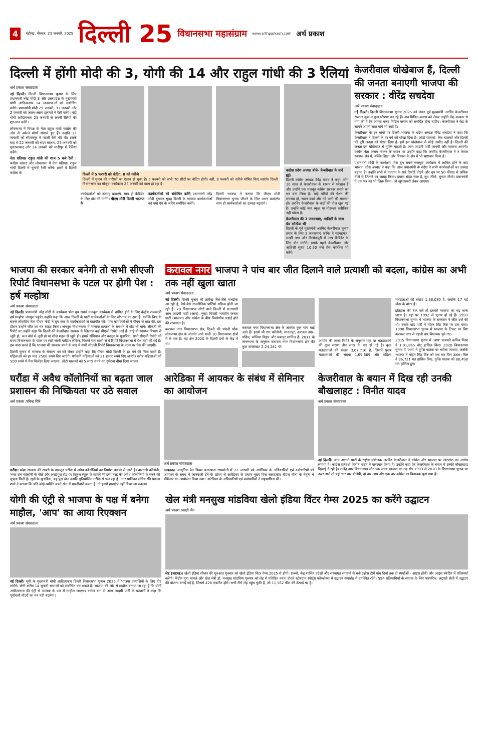4 चंडीगढ़, वीरवार, 23 जनवरी, 2025 दिल्ली 25 विधानसभा महासंग्राम www.arthparkash.com अर्थ प्रकाश
दिल्ली में होंगी मोदी की 3, योगी की 14 और राहुल गांधी की 3 रैलियां
अर्थ प्रकाश संवाददाता
नई दिल्ली। दिल्ली विधानसभा चुनाव के लिए प्रधानमंत्री नरेंद्र मोदी 3 और उत्तरप्रदेश के मुख्यमंत्री योगी आदित्यनाथ 14 जनसभाओं को संबोधित करेंगे। प्रधानमंत्री मोदी 29 जनवरी, 31 जनवरी और 2 फरवरी को अलग-अलग इलाकों में रैली करेंगे। वहीं योगी आदित्यनाथ 23 जनवरी से अपनी रैलियों की शुरुआत करेंगे।
लोकसभा में विपक्ष के नेता राहुल गांधी कांग्रेस की ओर से अकेले मोर्चा संभाले हुए हैं। उन्होंने 12 जनवरी को सीलमपुर में पहली रैली की थी। इसके बाद वे 22 जनवरी को सदर बाजार, 23 जनवरी को मुस्तफाबाद और 24 जनवरी को मादीपुर में रैलियां करेंगे।
नेता प्रतिपक्ष राहुल गांधी की शाम 5 बजे रैली : कांग्रेस सांसद और लोकसभा में नेता प्रतिपक्ष राहुल गांधी दिल्ली में चुनावी रैली करेंगे। इसमें वे दिल्ली कांग्रेस के
दिल्ली में 5 फरवरी को वोटिंग, 8 को नतीजे
दिल्ली में चुनाव की तारीखों का ऐलान हो चुका है। 5 फरवरी को सभी 70 सीटों पर वोटिंग होगी। वहीं, 8 फरवरी को नतीजे घोषित किए जाएंगे। दिल्ली विधानसभा का मौजूदा कार्यकाल 23 फरवरी को खत्म हो रहा है।
कार्यकर्ताओं को उत्साह बढ़ाएंगे, साथ ही कैंडिडेट के लिए वोट भी मांगेंगे। पीएम मोदी दिल्ली भाजपा के
कार्यकर्ताओं को संबोधित करेंगे प्रधानमंत्री नरेंद्र मोदी बुधवार सुबह दिल्ली के भाजपा कार्यकर्ताओं को नमो ऐप के जरिए संबोधित करेंगे।
दिल्ली भाजपा ने बताया कि पीएम मोदी विधानसभा चुनाव जीतने के लिए प्लान बताएंगे। साथ ही कार्यकर्ताओं का उत्साह बढ़ाएंगे।
कांग्रेस प्रदेश अध्यक्ष बोले- केजरीवाल के वादे झूठे
दिल्ली कांग्रेस अध्यक्ष देवेंद्र यादव ने कहा- लोग 10 साल से केजरीवाल के शासन से परेशान हैं और उन्होंने एक मजबूत कांग्रेस सरकार बनाने का मन बना लिया है। चाहे गरीबों की पेंशन की समस्या हो, राशन कार्ड और गंदे पानी की समस्या हो। अरविंद केजरीवाल के वादों की पोल खुल गई है। उन्होंने कोई नया स्कूल या मोहल्ला क्लीनिक नहीं खोला है।
केजरीवाल की 3 जनसभाएं, आतिशी के साथ प्रेस कॉन्फ्रेंस भी
दिल्ली के पूर्व मुख्यमंत्री अरविंद केजरीवाल चुनाव प्रचार के लिए 3 जनसभाएं करेंगे। वे पटपड़गंज, लक्ष्मी नगर और त्रिलोकपुरी में आप कैंडिडेट के लिए वोट मांगेंगे। इसके पहले केजरीवाल और आतिशी सुबह 10.30 बजे प्रेस कॉन्फ्रेंस भी करेंगे।
केजरीवाल धोखेबाज हैं, दिल्ली की जनता बनाएगी भाजपा की सरकार : वीरेंद्र सचदेवा
अर्थ प्रकाश संवाददाता
नई दिल्ली। दिल्ली विधानसभा चुनाव 2025 को लेकर पूर्व मुख्यमंत्री अरविंद केजरीवाल रोजाना कुछ न कुछ घोषणा कर रहे हैं। अब मिडिल क्लास को लेकर उन्होंने केंद्र सरकार से मांग की है कि अगला बजट मिडिल क्लास को समर्पित होना चाहिए। केजरीवाल ने केंद्र के सामने अपनी सात मांगें भी रखी हैं।
केजरीवाल के इन मांगों पर दिल्ली भाजपा के प्रदेश अध्यक्ष वीरेंद्र सचदेवा ने कहा कि केजरीवाल ने दिल्ली के हर वर्ग को धोखा दिया है। ऑटो चालकों, कैब चालकों और दिल्ली की पूरी जनता को धोखा दिया है। हमें इस धोखेबाज से कोई उम्मीद नहीं है। दिल्ली की जनता इस धोखेबाज से मुक्ति चाहती है। आम आदमी पार्टी जाएगी और भाजपा आएगी। कांग्रेस नेता अजय माकन के बयान पर उन्होंने कहा कि अरविंद केजरीवाल ने न केवल स्वास्थ्य क्षेत्र में, बल्कि शिक्षा और विकास के क्षेत्र में भी भ्रष्टाचार किया है।
प्रधानमंत्री मोदी के कार्यक्रम 'मेरा बूथ सबसे मजबूत' कार्यक्रम में शामिल होने के बाद भाजपा प्रदेश अध्यक्ष ने कहा कि आज प्रधानमंत्री के संदेश ने सभी कार्यकर्ताओं का उत्साह बढ़ाया है। उन्होंने सभी से मतदान के सारे रिकॉर्ड तोड़ने और बूथ पर 50 फीसद से अधिक वोटों से जिताने का आग्रह किया। हमारा संदेश स्पष्ट है, बूथ जीतो, चुनाव जीतो। प्रधानमंत्री ने एक पत्र का भी जिक्र किया, जो खुशखबरी लेकर आएगा।
भाजपा की सरकार बनेगी तो सभी सीएजी रिपोर्ट विधानसभा के पटल पर होगी पेश : हर्ष मल्होत्रा
अर्थ प्रकाश संवाददाता
नई दिल्ली। प्रधानमंत्री नरेंद्र मोदी के कार्यक्रम 'मेरा बूथ सबसे मजबूत' कार्यक्रम में शामिल होने के लिए केंद्रीय राज्यमंत्री हर्ष मल्होत्रा जंगपुरा पहुंचे। उन्होंने कहा कि आज दिल्ली के पार्टी कार्यकर्ताओं के लिए सौभाग्य का क्षण है, क्योंकि विश्व के सबसे लोकप्रिय नेता पीएम मोदी ने बूथ स्तर के कार्यकर्ताओं से बातचीत की। पांच कार्यकर्ताओं ने पीएम से बात की, इस दौरान उन्होंने जीत का मंत्र साझा किया। जंगपुरा विधानसभा में भाजपा प्रत्याशी के समर्थन में वोट भी मांगे। सीएजी की रिपोर्ट पर उन्होंने कहा कि दिल्ली की केजरीवाल सरकार के खिलाफ कई सीएजी रिपोर्ट आई हैं। चाहे वो स्वास्थ्य विभाग से जुड़ी हो, जल बोर्ड से जुड़ी हो या शीश महल से जुड़ी हो। हमारे संविधान और कानून के मुताबिक, सभी सीएजी रिपोर्ट को राज्य विधानसभा के पटल पर रखी जानी चाहिए। लेकिन, पिछले चार सालों से ये रिपोर्ट विधानसभा में पेश नहीं की गई हैं। हम वादा करते हैं कि भाजपा की सरकार बनने के बाद ये सभी सीएजी रिपोर्ट विधानसभा के पटल पर पेश की जाएगी।
दिल्ली चुनाव में भाजपा के संकल्प पत्र को लेकर उन्होंने कहा कि पीएम मोदी दिल्ली के हर वर्ग की चिंता करते हैं। महिलाओं को हर माह 2500 रुपये दिए जाएंगे। गर्भवती महिलाओं को 21 हजार रुपये दिए जाएंगे। गरीब महिलाओं को 500 रुपये में गैस सिलेंडर दिया जाएगा। ऑटो चालकों को 5 लाख रुपये का दुर्घटना बीमा दिया जाएगा।
करावल नगर भाजपा ने पांच बार जीत दिलाने वाले प्रत्याशी को बदला, कांग्रेस का अभी तक नहीं खुला खाता
अर्थ प्रकाश संवाददाता
नई दिल्ली। दिल्ली चुनाव की तारीख जैसे-जैसे नजदीक आ रही है, वैसे-वैसे राजनीतिक पार्टियां सक्रिय होती जा रही हैं। 70 विधानसभा सीटों वाले दिल्ली में सत्ताधारी आम आदमी पार्टी (आप), मुख्य विपक्षी भारतीय जनता पार्टी (भाजपा) और कांग्रेस के बीच त्रिकोणीय लड़ाई होने की संभावना है।
करावल नगर विधानसभा क्षेत्र, दिल्ली की चांदनी चौक लोकसभा क्षेत्र के अंतर्गत आने वाली 10 विधानसभा क्षेत्रों में से एक है। यह क्षेत्र 2020 के दिल्ली दंगों के केंद्र में था।
करावल नगर विधानसभा क्षेत्र के अंतर्गत कुल पांच वार्ड आते हैं। इसमें श्री राम कॉलोनी, सादतपुर, करावल नगर-पश्चिम, सोनिया विहार और सबापुर शामिल हैं। 2011 के जनगणना के अनुसार करावल नगर विधानसभा क्षेत्र की कुल जनसंख्या 2,24,281 थी।
आयोग की ताजा रिपोर्ट के अनुसार यहां पर मतदाताओं की कुल संख्या तीन लाख के पार हो गई है। कुल मतदाताओं की संख्या 3,07,716 है, जिसमें पुरुष मतदाताओं की संख्या 1,69,669 और महिला मतदाताओं की संख्या 1,38,030 है, जबकि 17 थर्ड जेंडर के वोटर हैं।
इतिहास की बात करें तो इसको भाजपा का गढ़ माना जाता है। यहां पर 1992 से चुनाव हो रहे हैं। 1993 विधानसभा चुनाव में भाजपा के रामपाल ने जीत दर्ज की थी। उसके बाद पार्टी ने मोहन सिंह बिष्ट पर दांव चला। 1998 विधानसभा चुनाव में भाजपा के टिकट पर बिष्ट करावल नगर से पहली बार विधायक चुने गए।
2015 विधानसभा चुनाव में 'आप' प्रत्याशी कपिल मिश्रा ने 1,01,865 वोट हासिल किए। 2020 विधानसभा चुनाव में 'आप' ने दुर्गेश पाठक पर भरोसा जताया, जबकि भाजपा ने मोहन सिंह बिष्ट को एक बार फिर उतारा। बिष्ट ने 96,721 मत हासिल किए, दुर्गेश पाठक को 88,498 मत हासिल हुए।
घरौंडा में अवैध कॉलोनियों का बढ़ता जाल प्रशासन की निष्क्रियता पर उठे सवाल
अर्थ प्रकाश /रविन्द्र गिरि
घरौंडा। प्रदेश सरकार की सख्ती के बावजूद घरौंडा में अवैध कॉलोनियों का निर्माण धड़ल्ले से जारी है। बालाजी कॉलोनी, भगत राम कॉलोनी के पीछे और अराईपुरा रोड पर त्रिकुल स्कूल के सामने भी इसी तरह की अवैध कॉलोनियों के बनने की सूचना मिली है। सूत्रों के मुताबिक, यह पूरा खेल काफी सुनियोजित तरीके से चल रहा है। नगर पालिका सचिव रवि प्रकाश शर्मा ने बताया कि यदि कोई व्यक्ति अपने खेत में चारदीवारी करता है, तो इसमें हस्तक्षेप नहीं किया जा सकता।
आरेडिका में आयकर के संबंध में सेमिनार का आयोजन
अर्थ प्रकाश संवाददाता
लखनऊ। आधुनिक रेल डिब्बा कारखाना रायबरेली में 22 जनवरी को आरेडिका के अधिकारियों एवं कर्मचारियों को आयकर के संबंध में जानकारी देने के उद्देश्य से आरेडिका के प्रधान मुख्य वित्त सलाहकार बीएल मीना के नेतृत्व में सेमिनार का आयोजन किया गया। आरेडिका के अधिकारियों एवं कर्मचारियों ने सहभागिता की।
केजरीवाल के बयान में दिख रही उनकी बौखलाहट : विनीत यादव
अर्थ प्रकाश संवाददाता
नई दिल्ली। आम आदमी पार्टी के राष्ट्रीय संयोजक अरविंद केजरीवाल ने कांग्रेस और भाजपा पर सांठगांठ का आरोप लगाया है। कांग्रेस प्रत्याशी विनीत यादव ने पलटवार किया है। उन्होंने कहा कि केजरीवाल के बयान में उनकी बौखलाहट दिखाई दे रही है। राजेंद्र नगर विधानसभा सीट एक समय भाजपा का गढ़ थी। 1993 से 2020 के विधानसभा चुनाव पर नजर डालें तो यहां चार बार बीजेपी, दो बार आप और एक बार कांग्रेस का विधायक चुना गया है।
योगी की एंट्री से भाजपा के पक्ष में बनेगा माहौल, 'आप' का आया रिएक्शन
अर्थ प्रकाश संवाददाता
नई दिल्ली। यूपी के मुख्यमंत्री योगी आदित्यनाथ दिल्ली विधानसभा चुनाव 2025 में भाजपा प्रत्याशियों के लिए वोट मांगेंगे। योगी करीब 14 चुनावी सभाओं को संबोधित कर सकते हैं। भाजपा की ओर से माहौल बनाया जा रहा है कि योगी आदित्यनाथ की एंट्री से भाजपा के पक्ष में माहौल जाएगा। करोल बाग से आम आदमी पार्टी के प्रत्याशी ने कहा कि पूर्वांचली वोटरों का मन नहीं बदलेगा।
खेल मंत्री मनसुख मांडविया खेलो इंडिया विंटर गेम्स 2025 का करेंगे उद्घाटन
अर्थ प्रकाश /साक्षी जैन
लेह (लद्दाख)। खेलो इंडिया सीजन की शुरुआत गुरुवार को खेलो इंडिया विंटर गेम्स 2025 से होगी। राज्यों, केंद्र शासित प्रदेशों और संस्थागत संगठनों से बनी उन्नीस टीमें पांच दिनों तक दो स्पर्धाओं - आइस हॉकी और आइस स्केटिंग में प्रतिस्पर्धा करेंगी। केंद्रीय युवा मामले और खेल मंत्री डॉ. मनसुख मांडविया गुरुवार को लेह में प्रतिष्ठित नवांग दोरजे स्टोबदान स्पोर्ट्स कॉम्प्लेक्स में उद्घाटन समारोह में उपस्थित रहेंगे। 594 प्रतिभागियों के स्वागत के लिए पारंपरिक, लद्दाखी शैली में उद्घाटन की योजना बनाई गई है, जिसमें 428 एथलीट होंगे। सभी टीमें लेह पहुंच चुकी हैं, जो 11,562 फीट की ऊंचाई पर है।